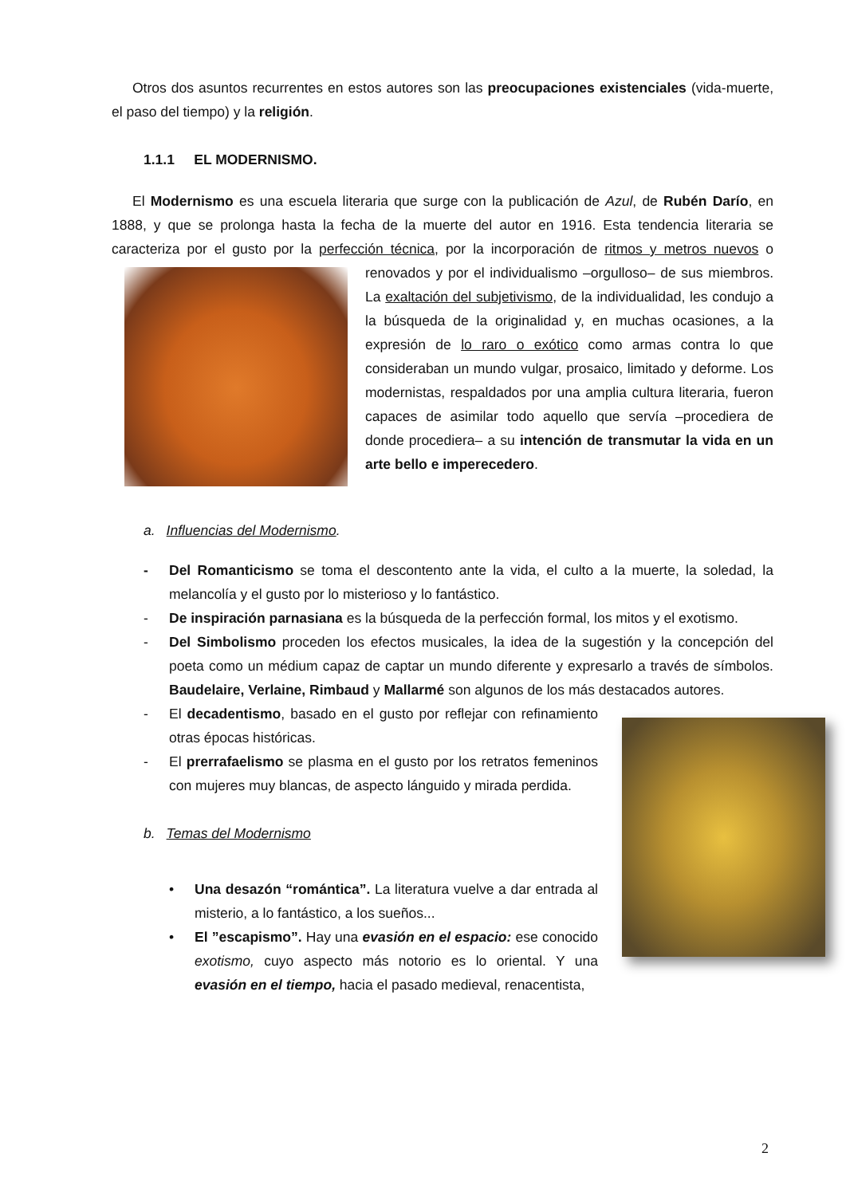Otros dos asuntos recurrentes en estos autores son las preocupaciones existenciales (vida-muerte, el paso del tiempo) y la religión.
1.1.1 EL MODERNISMO.
El Modernismo es una escuela literaria que surge con la publicación de Azul, de Rubén Darío, en 1888, y que se prolonga hasta la fecha de la muerte del autor en 1916. Esta tendencia literaria se caracteriza por el gusto por la perfección técnica, por la incorporación de ritmos y metros nuevos o renovados y por el individualismo –orgulloso– de sus miembros. La exaltación del subjetivismo, de la individualidad, les condujo a la búsqueda de la originalidad y, en muchas ocasiones, a la expresión de lo raro o exótico como armas contra lo que consideraban un mundo vulgar, prosaico, limitado y deforme. Los modernistas, respaldados por una amplia cultura literaria, fueron capaces de asimilar todo aquello que servía –procediera de donde procediera– a su intención de transmutar la vida en un arte bello e imperecedero.
a. Influencias del Modernismo.
- Del Romanticismo se toma el descontento ante la vida, el culto a la muerte, la soledad, la melancolía y el gusto por lo misterioso y lo fantástico.
- De inspiración parnasiana es la búsqueda de la perfección formal, los mitos y el exotismo.
- Del Simbolismo proceden los efectos musicales, la idea de la sugestión y la concepción del poeta como un médium capaz de captar un mundo diferente y expresarlo a través de símbolos. Baudelaire, Verlaine, Rimbaud y Mallarmé son algunos de los más destacados autores.
- El decadentismo, basado en el gusto por reflejar con refinamiento otras épocas históricas.
- El prerrafaelismo se plasma en el gusto por los retratos femeninos con mujeres muy blancas, de aspecto lánguido y mirada perdida.
b. Temas del Modernismo
• Una desazón “romántica”. La literatura vuelve a dar entrada al misterio, a lo fantástico, a los sueños...
• El ”escapismo”. Hay una evasión en el espacio: ese conocido exotismo, cuyo aspecto más notorio es lo oriental. Y una evasión en el tiempo, hacia el pasado medieval, renacentista,
2